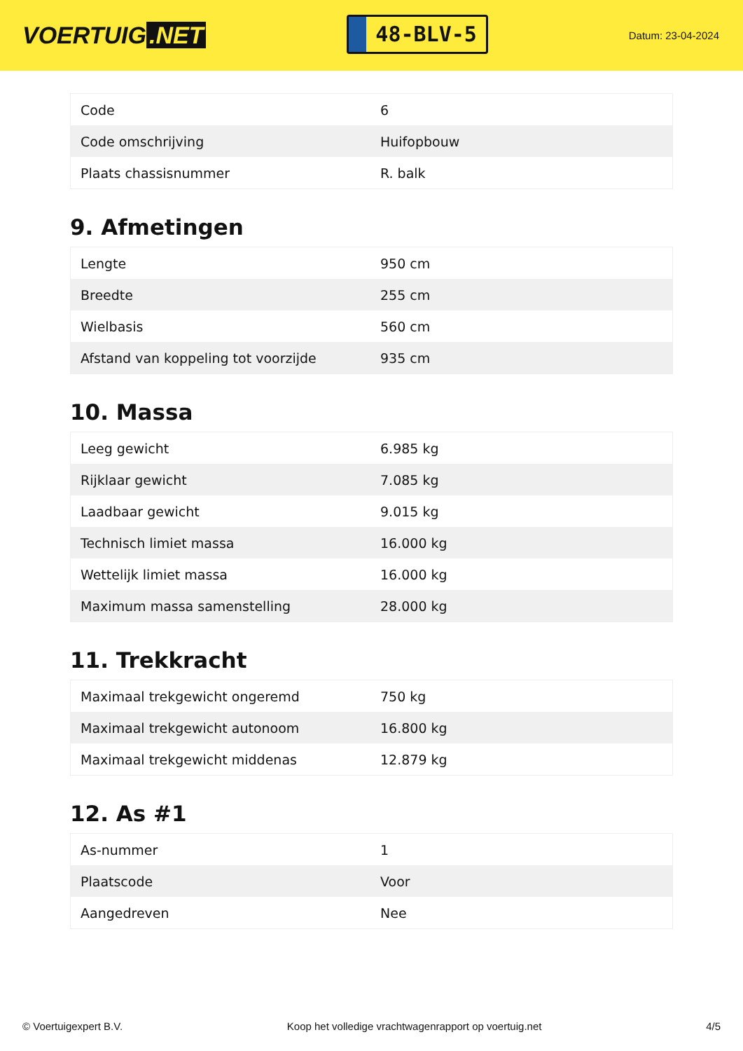VOERTUIG.NET
48-BLV-5
Datum: 23-04-2024
| Code | 6 |
| Code omschrijving | Huifopbouw |
| Plaats chassisnummer | R. balk |
9. Afmetingen
| Lengte | 950 cm |
| Breedte | 255 cm |
| Wielbasis | 560 cm |
| Afstand van koppeling tot voorzijde | 935 cm |
10. Massa
| Leeg gewicht | 6.985 kg |
| Rijklaar gewicht | 7.085 kg |
| Laadbaar gewicht | 9.015 kg |
| Technisch limiet massa | 16.000 kg |
| Wettelijk limiet massa | 16.000 kg |
| Maximum massa samenstelling | 28.000 kg |
11. Trekkracht
| Maximaal trekgewicht ongeremd | 750 kg |
| Maximaal trekgewicht autonoom | 16.800 kg |
| Maximaal trekgewicht middenas | 12.879 kg |
12. As #1
| As-nummer | 1 |
| Plaatscode | Voor |
| Aangedreven | Nee |
© Voertuigexpert B.V. Koop het volledige vrachtwagenrapport op voertuig.net 4/5